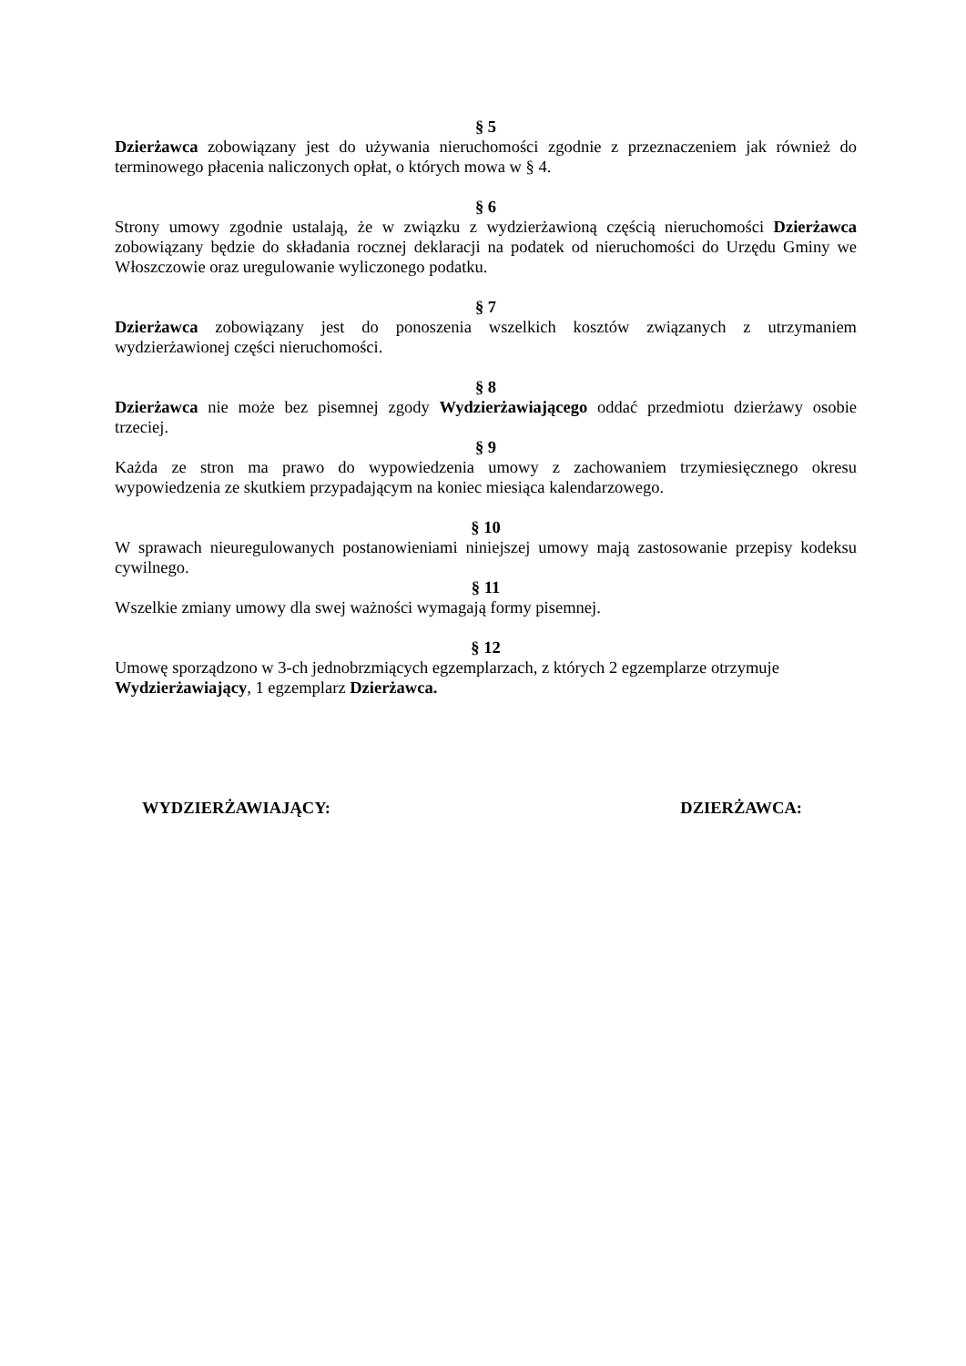§ 5
Dzierżawca zobowiązany jest do używania nieruchomości zgodnie z przeznaczeniem jak również do terminowego płacenia naliczonych opłat, o których mowa w § 4.
§ 6
Strony umowy zgodnie ustalają, że w związku z wydzierżawioną częścią nieruchomości Dzierżawca zobowiązany będzie do składania rocznej deklaracji na podatek od nieruchomości do Urzędu Gminy we Włoszczowie oraz uregulowanie wyliczonego podatku.
§ 7
Dzierżawca zobowiązany jest do ponoszenia wszelkich kosztów związanych z utrzymaniem wydzierżawionej części nieruchomości.
§ 8
Dzierżawca nie może bez pisemnej zgody Wydzierżawiającego oddać przedmiotu dzierżawy osobie trzeciej.
§ 9
Każda ze stron ma prawo do wypowiedzenia umowy z zachowaniem trzymiesięcznego okresu wypowiedzenia ze skutkiem przypadającym na koniec miesiąca kalendarzowego.
§ 10
W sprawach nieuregulowanych postanowieniami niniejszej umowy mają zastosowanie przepisy kodeksu cywilnego.
§ 11
Wszelkie zmiany umowy dla swej ważności wymagają formy pisemnej.
§ 12
Umowę sporządzono w 3-ch jednobrzmiących egzemplarzach, z których 2 egzemplarze otrzymuje Wydzierżawiający, 1 egzemplarz Dzierżawca.
WYDZIERŻAWIAJĄCY: DZIERŻAWCA: